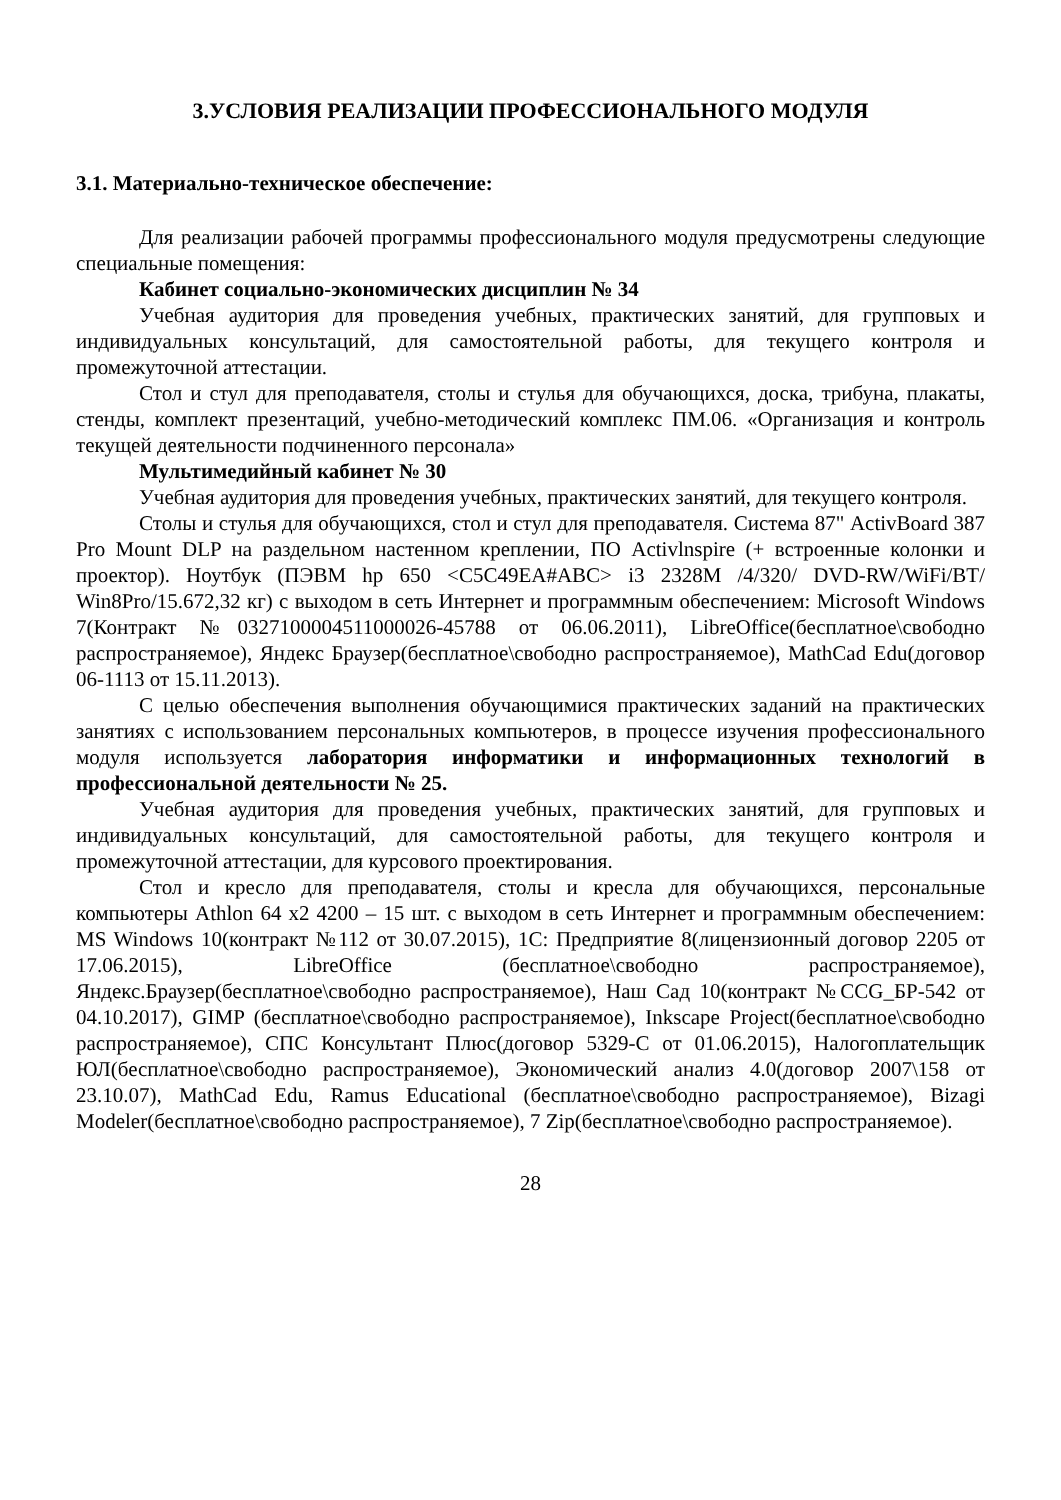3.УСЛОВИЯ РЕАЛИЗАЦИИ ПРОФЕССИОНАЛЬНОГО МОДУЛЯ
3.1. Материально-техническое обеспечение:
Для реализации рабочей программы профессионального модуля предусмотрены следующие специальные помещения:
Кабинет социально-экономических дисциплин № 34
Учебная аудитория для проведения учебных, практических занятий, для групповых и индивидуальных консультаций, для самостоятельной работы, для текущего контроля и промежуточной аттестации.
Стол и стул для преподавателя, столы и стулья для обучающихся, доска, трибуна, плакаты, стенды, комплект презентаций, учебно-методический комплекс ПМ.06. «Организация и контроль текущей деятельности подчиненного персонала»
Мультимедийный кабинет № 30
Учебная аудитория для проведения учебных, практических занятий, для текущего контроля.
Столы и стулья для обучающихся, стол и стул для преподавателя. Система 87" ActivBoard 387 Pro Mount DLP на раздельном настенном креплении, ПО Activlnspire (+ встроенные колонки и проектор). Ноутбук (ПЭВМ hp 650 <C5C49EA#ABC> i3 2328M /4/320/ DVD-RW/WiFi/BT/ Win8Pro/15.672,32 кг) с выходом в сеть Интернет и программным обеспечением: Microsoft Windows 7(Контракт №0327100004511000026-45788 от 06.06.2011), LibreOffice(бесплатное\свободно распространяемое), Яндекс Браузер(бесплатное\свободно распространяемое), MathCad Edu(договор 06-1113 от 15.11.2013).
С целью обеспечения выполнения обучающимися практических заданий на практических занятиях с использованием персональных компьютеров, в процессе изучения профессионального модуля используется лаборатория информатики и информационных технологий в профессиональной деятельности № 25.
Учебная аудитория для проведения учебных, практических занятий, для групповых и индивидуальных консультаций, для самостоятельной работы, для текущего контроля и промежуточной аттестации, для курсового проектирования.
Стол и кресло для преподавателя, столы и кресла для обучающихся, персональные компьютеры Athlon 64 x2 4200 – 15 шт. с выходом в сеть Интернет и программным обеспечением: MS Windows 10(контракт №112 от 30.07.2015), 1С: Предприятие 8(лицензионный договор 2205 от 17.06.2015), LibreOffice (бесплатное\свободно распространяемое), Яндекс.Браузер(бесплатное\свободно распространяемое), Наш Сад 10(контракт №CCG_БР-542 от 04.10.2017), GIMP (бесплатное\свободно распространяемое), Inkscape Project(бесплатное\свободно распространяемое), СПС Консультант Плюс(договор 5329-С от 01.06.2015), Налогоплательщик ЮЛ(бесплатное\свободно распространяемое), Экономический анализ 4.0(договор 2007\158 от 23.10.07), MathCad Edu, Ramus Educational (бесплатное\свободно распространяемое), Bizagi Modeler(бесплатное\свободно распространяемое), 7 Zip(бесплатное\свободно распространяемое).
28